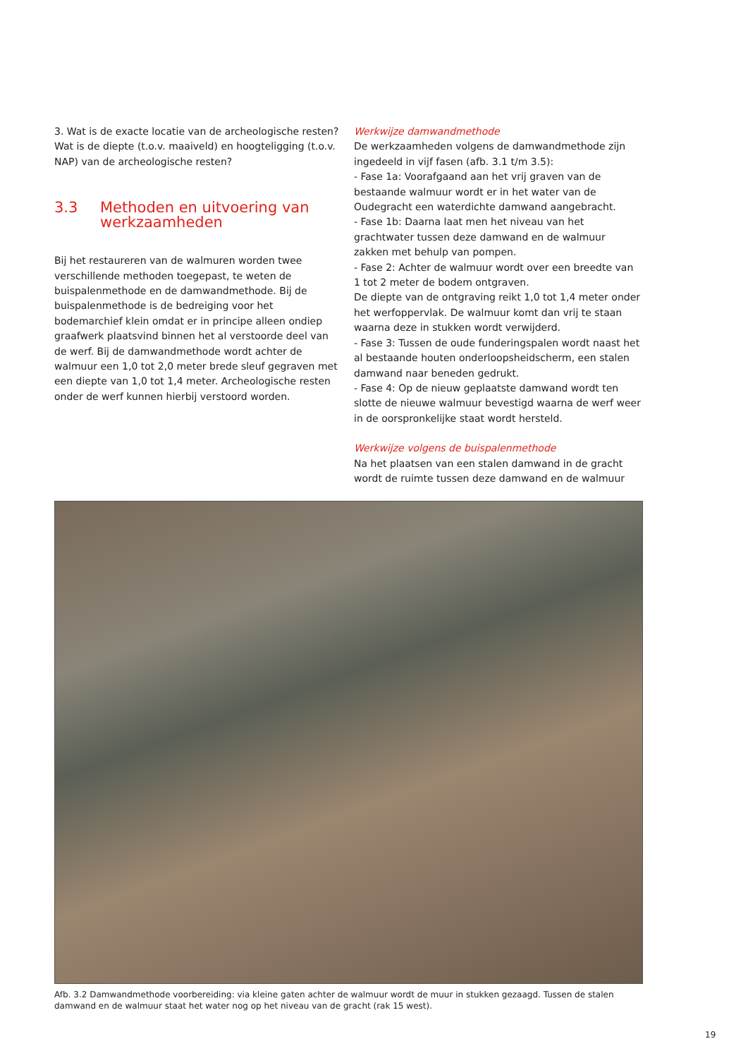3. Wat is de exacte locatie van de archeologische resten? Wat is de diepte (t.o.v. maaiveld) en hoogteligging (t.o.v. NAP) van de archeologische resten?
3.3 Methoden en uitvoering van werkzaamheden
Bij het restaureren van de walmuren worden twee verschillende methoden toegepast, te weten de buispalenmethode en de damwandmethode. Bij de buispalenmethode is de bedreiging voor het bodemarchief klein omdat er in principe alleen ondiep graafwerk plaatsvind binnen het al verstoorde deel van de werf. Bij de damwandmethode wordt achter de walmuur een 1,0 tot 2,0 meter brede sleuf gegraven met een diepte van 1,0 tot 1,4 meter. Archeologische resten onder de werf kunnen hierbij verstoord worden.
Werkwijze damwandmethode
De werkzaamheden volgens de damwandmethode zijn ingedeeld in vijf fasen (afb. 3.1 t/m 3.5):
- Fase 1a: Voorafgaand aan het vrij graven van de bestaande walmuur wordt er in het water van de Oudegracht een waterdichte damwand aangebracht.
- Fase 1b: Daarna laat men het niveau van het grachtwater tussen deze damwand en de walmuur zakken met behulp van pompen.
- Fase 2: Achter de walmuur wordt over een breedte van 1 tot 2 meter de bodem ontgraven.
De diepte van de ontgraving reikt 1,0 tot 1,4 meter onder het werfoppervlak. De walmuur komt dan vrij te staan waarna deze in stukken wordt verwijderd.
- Fase 3: Tussen de oude funderingspalen wordt naast het al bestaande houten onderloopsheidscherm, een stalen damwand naar beneden gedrukt.
- Fase 4: Op de nieuw geplaatste damwand wordt ten slotte de nieuwe walmuur bevestigd waarna de werf weer in de oorspronkelijke staat wordt hersteld.
Werkwijze volgens de buispalenmethode
Na het plaatsen van een stalen damwand in de gracht wordt de ruimte tussen deze damwand en de walmuur
Afb. 3.2 Damwandmethode voorbereiding: via kleine gaten achter de walmuur wordt de muur in stukken gezaagd. Tussen de stalen damwand en de walmuur staat het water nog op het niveau van de gracht (rak 15 west).
19